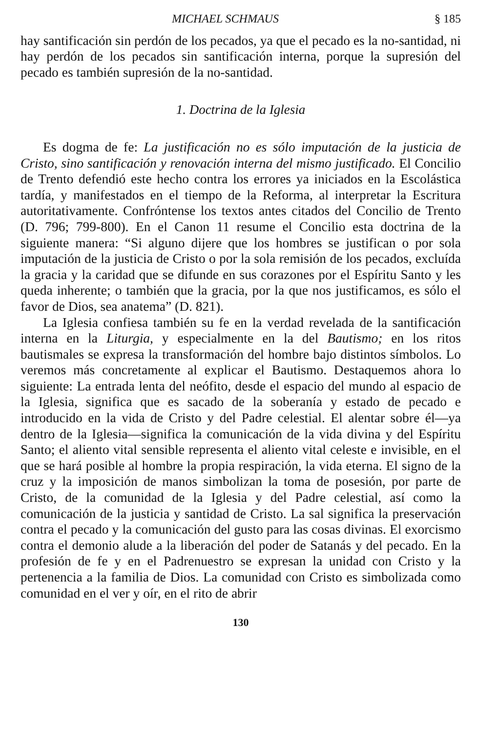MICHAEL SCHMAUS § 185
hay santificación sin perdón de los pecados, ya que el pecado es la no-santidad, ni hay perdón de los pecados sin santificación interna, porque la supresión del pecado es también supresión de la no-santidad.
1. Doctrina de la Iglesia
Es dogma de fe: La justificación no es sólo imputación de la justicia de Cristo, sino santificación y renovación interna del mismo justificado. El Concilio de Trento defendió este hecho contra los errores ya iniciados en la Escolástica tardía, y manifestados en el tiempo de la Reforma, al interpretar la Escritura autoritativamente. Confróntense los textos antes citados del Concilio de Trento (D. 796; 799-800). En el Canon 11 resume el Concilio esta doctrina de la siguiente manera: “Si alguno dijere que los hombres se justifican o por sola imputación de la justicia de Cristo o por la sola remisión de los pecados, excluída la gracia y la caridad que se difunde en sus corazones por el Espíritu Santo y les queda inherente; o también que la gracia, por la que nos justificamos, es sólo el favor de Dios, sea anatema” (D. 821).
La Iglesia confiesa también su fe en la verdad revelada de la santificación interna en la Liturgia, y especialmente en la del Bautismo; en los ritos bautismales se expresa la transformación del hombre bajo distintos símbolos. Lo veremos más concretamente al explicar el Bautismo. Destaquemos ahora lo siguiente: La entrada lenta del neófito, desde el espacio del mundo al espacio de la Iglesia, significa que es sacado de la soberanía y estado de pecado e introducido en la vida de Cristo y del Padre celestial. El alentar sobre él—ya dentro de la Iglesia—significa la comunicación de la vida divina y del Espíritu Santo; el aliento vital sensible representa el aliento vital celeste e invisible, en el que se hará posible al hombre la propia respiración, la vida eterna. El signo de la cruz y la imposición de manos simbolizan la toma de posesión, por parte de Cristo, de la comunidad de la Iglesia y del Padre celestial, así como la comunicación de la justicia y santidad de Cristo. La sal significa la preservación contra el pecado y la comunicación del gusto para las cosas divinas. El exorcismo contra el demonio alude a la liberación del poder de Satanás y del pecado. En la profesión de fe y en el Padrenuestro se expresan la unidad con Cristo y la pertenencia a la familia de Dios. La comunidad con Cristo es simbolizada como comunidad en el ver y oír, en el rito de abrir
130